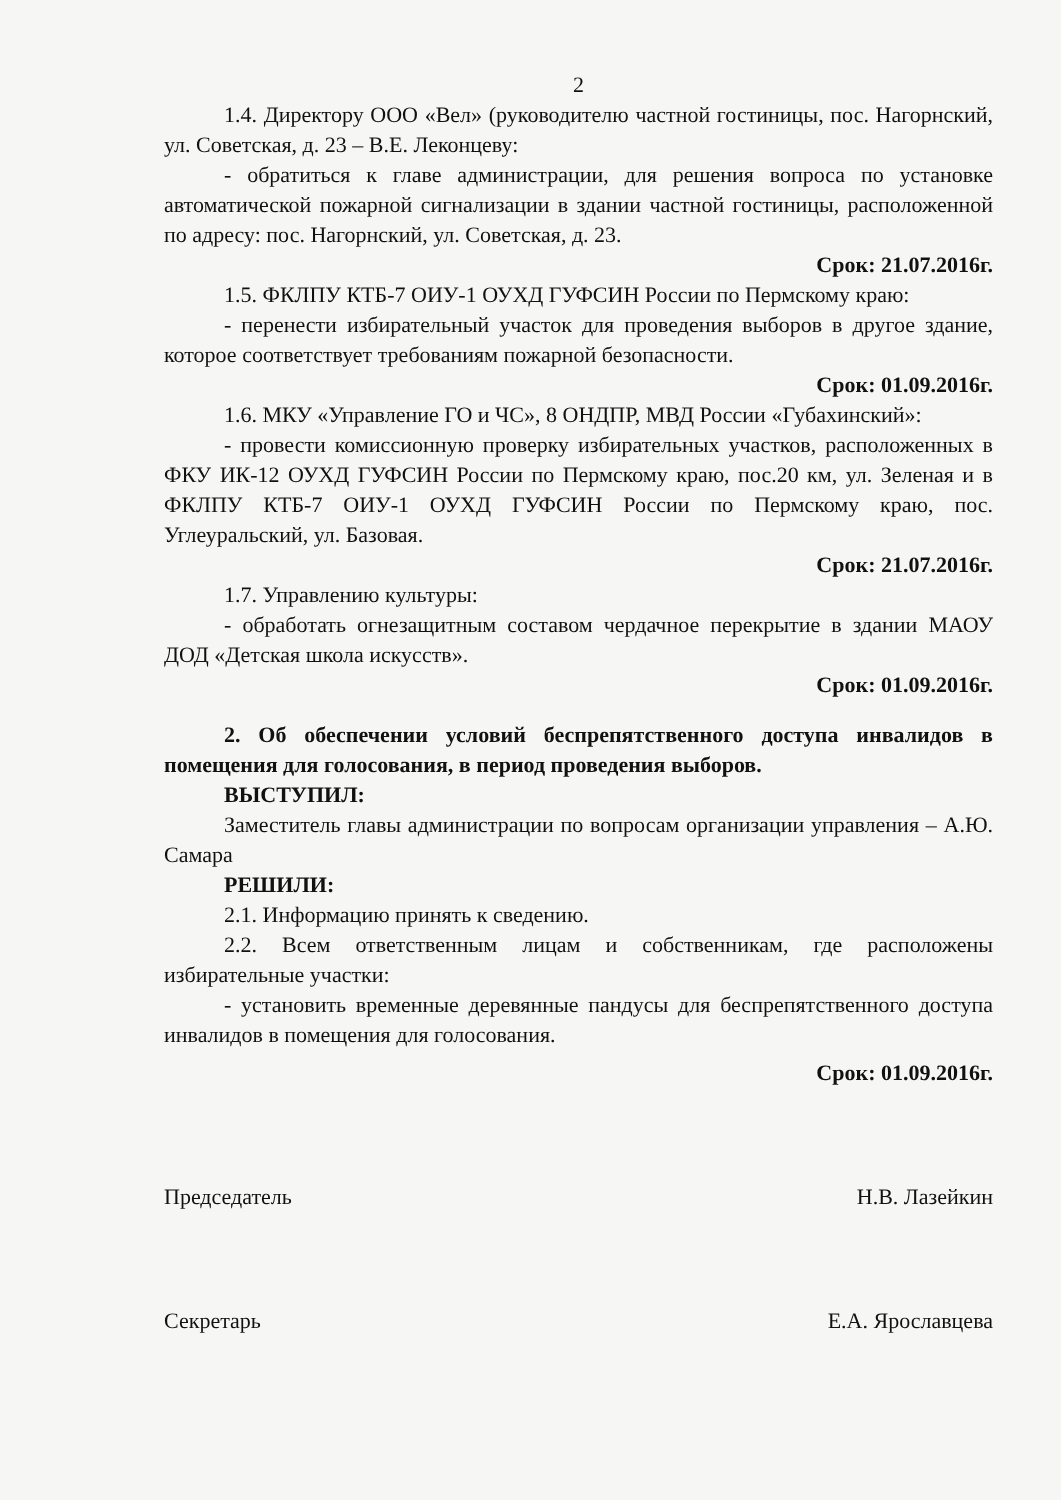2
1.4. Директору ООО «Вел» (руководителю частной гостиницы, пос. Нагорнский, ул. Советская, д. 23 – В.Е. Леконцеву:
- обратиться к главе администрации, для решения вопроса по установке автоматической пожарной сигнализации в здании частной гостиницы, расположенной по адресу: пос. Нагорнский, ул. Советская, д. 23.
Срок: 21.07.2016г.
1.5. ФКЛПУ КТБ-7 ОИУ-1 ОУХД ГУФСИН России по Пермскому краю:
- перенести избирательный участок для проведения выборов в другое здание, которое соответствует требованиям пожарной безопасности.
Срок: 01.09.2016г.
1.6. МКУ «Управление ГО и ЧС», 8 ОНДПР, МВД России «Губахинский»:
- провести комиссионную проверку избирательных участков, расположенных в ФКУ ИК-12 ОУХД ГУФСИН России по Пермскому краю, пос.20 км, ул. Зеленая и в ФКЛПУ КТБ-7 ОИУ-1 ОУХД ГУФСИН России по Пермскому краю, пос. Углеуральский, ул. Базовая.
Срок: 21.07.2016г.
1.7. Управлению культуры:
- обработать огнезащитным составом чердачное перекрытие в здании МАОУ ДОД «Детская школа искусств».
Срок: 01.09.2016г.
2. Об обеспечении условий беспрепятственного доступа инвалидов в помещения для голосования, в период проведения выборов.
ВЫСТУПИЛ:
Заместитель главы администрации по вопросам организации управления – А.Ю. Самара
РЕШИЛИ:
2.1. Информацию принять к сведению.
2.2. Всем ответственным лицам и собственникам, где расположены избирательные участки:
- установить временные деревянные пандусы для беспрепятственного доступа инвалидов в помещения для голосования.
Срок: 01.09.2016г.
Председатель Н.В. Лазейкин
Секретарь Е.А. Ярославцева